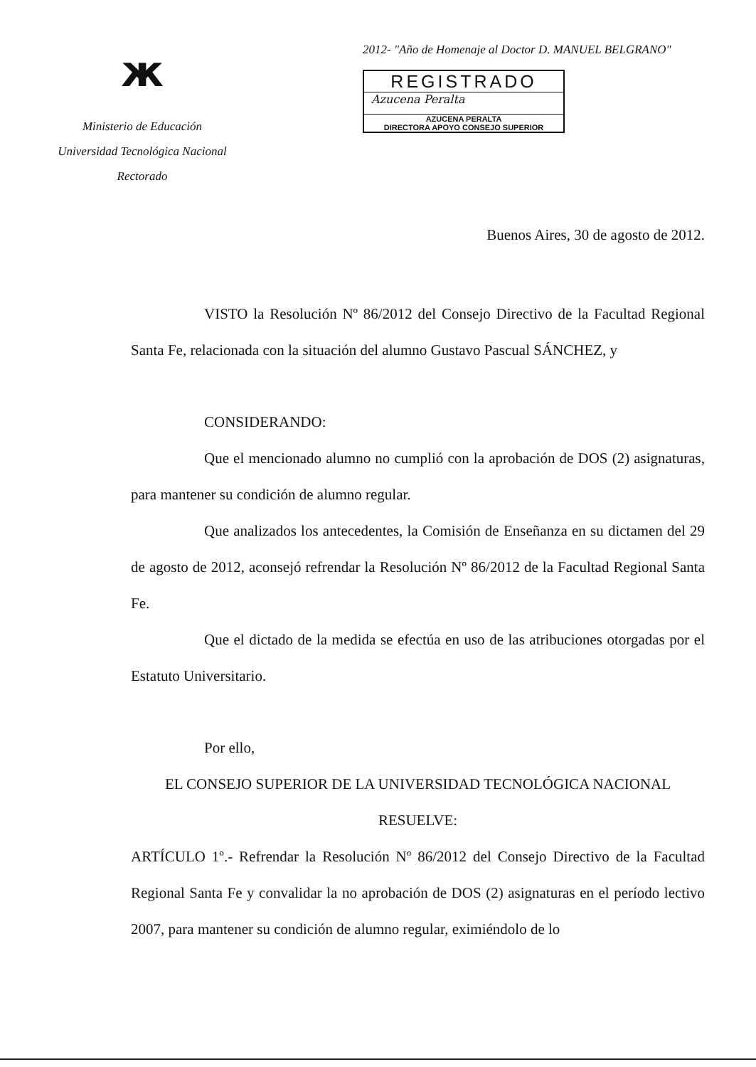ж
Ministerio de Educación
Universidad Tecnológica Nacional
Rectorado
2012- "Año de Homenaje al Doctor D. MANUEL BELGRANO"
REGISTRADO
Azucena Peralta
AZUCENA PERALTA
DIRECTORA APOYO CONSEJO SUPERIOR
Buenos Aires, 30 de agosto de 2012.
VISTO la Resolución Nº 86/2012 del Consejo Directivo de la Facultad Regional Santa Fe, relacionada con la situación del alumno Gustavo Pascual SÁNCHEZ, y
CONSIDERANDO:
Que el mencionado alumno no cumplió con la aprobación de DOS (2) asignaturas, para mantener su condición de alumno regular.
Que analizados los antecedentes, la Comisión de Enseñanza en su dictamen del 29 de agosto de 2012, aconsejó refrendar la Resolución Nº 86/2012 de la Facultad Regional Santa Fe.
Que el dictado de la medida se efectúa en uso de las atribuciones otorgadas por el Estatuto Universitario.
Por ello,
EL CONSEJO SUPERIOR DE LA UNIVERSIDAD TECNOLÓGICA NACIONAL
RESUELVE:
ARTÍCULO 1º.- Refrendar la Resolución Nº 86/2012 del Consejo Directivo de la Facultad Regional Santa Fe y convalidar la no aprobación de DOS (2) asignaturas en el período lectivo 2007, para mantener su condición de alumno regular, eximiéndolo de lo